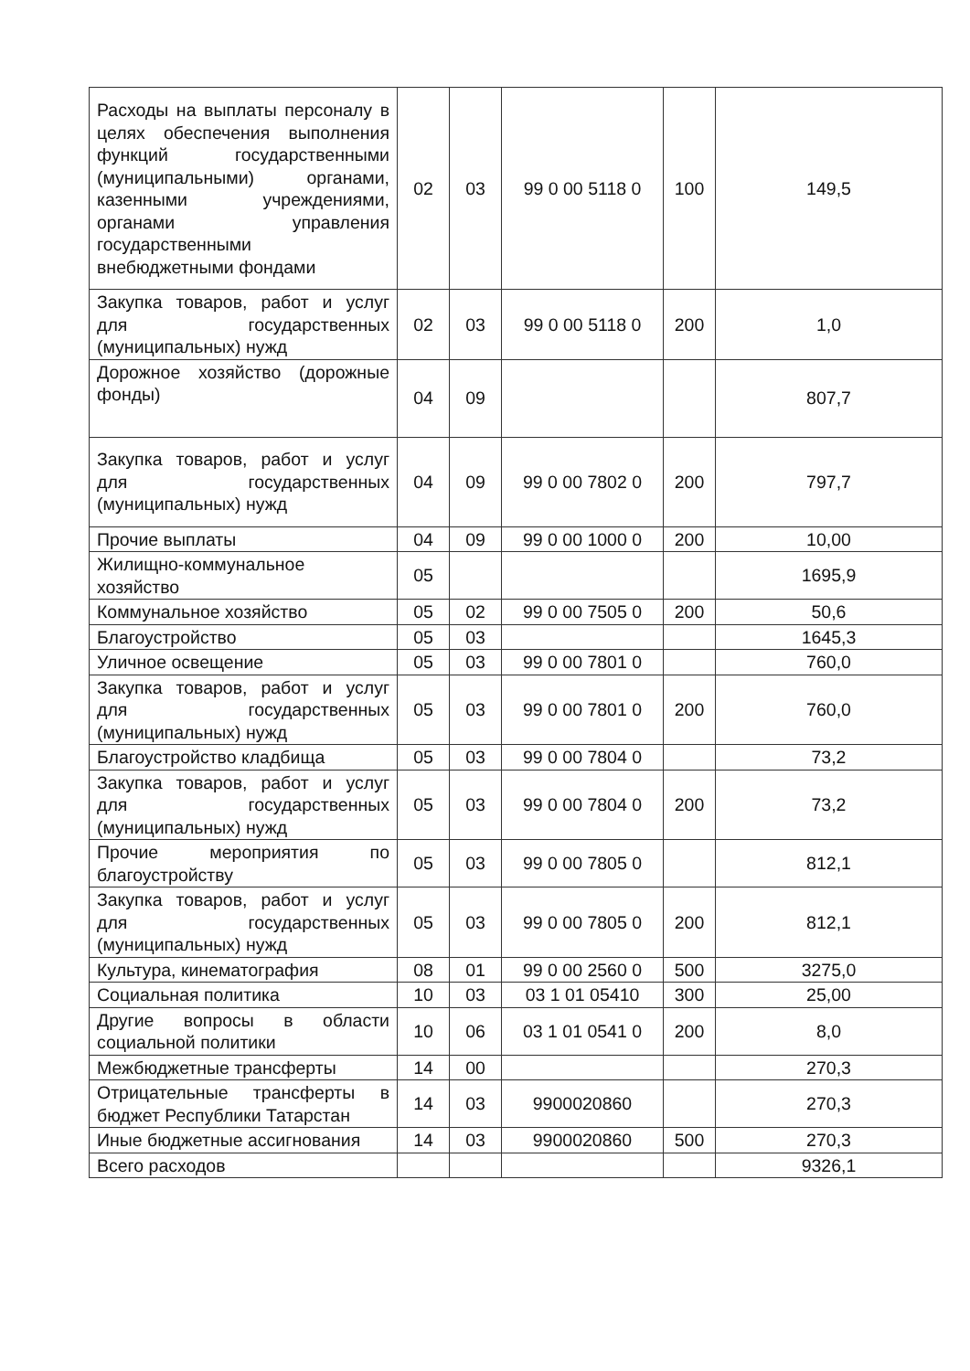| Расходы на выплаты персоналу в целях обеспечения выполнения функций государственными (муниципальными) органами, казенными учреждениями, органами управления государственными внебюджетными фондами | 02 | 03 | 99 0 00 5118 0 | 100 | 149,5 |
| Закупка товаров, работ и услуг для государственных (муниципальных) нужд | 02 | 03 | 99 0 00 5118 0 | 200 | 1,0 |
| Дорожное хозяйство (дорожные фонды) | 04 | 09 | | | 807,7 |
| Закупка товаров, работ и услуг для государственных (муниципальных) нужд | 04 | 09 | 99 0 00 7802 0 | 200 | 797,7 |
| Прочие выплаты | 04 | 09 | 99 0 00 1000 0 | 200 | 10,00 |
| Жилищно-коммунальное хозяйство | 05 | | | | 1695,9 |
| Коммунальное хозяйство | 05 | 02 | 99 0 00 7505 0 | 200 | 50,6 |
| Благоустройство | 05 | 03 | | | 1645,3 |
| Уличное освещение | 05 | 03 | 99 0 00 7801 0 | | 760,0 |
| Закупка товаров, работ и услуг для государственных (муниципальных) нужд | 05 | 03 | 99 0 00 7801 0 | 200 | 760,0 |
| Благоустройство кладбища | 05 | 03 | 99 0 00 7804 0 | | 73,2 |
| Закупка товаров, работ и услуг для государственных (муниципальных) нужд | 05 | 03 | 99 0 00 7804 0 | 200 | 73,2 |
| Прочие мероприятия по благоустройству | 05 | 03 | 99 0 00 7805 0 | | 812,1 |
| Закупка товаров, работ и услуг для государственных (муниципальных) нужд | 05 | 03 | 99 0 00 7805 0 | 200 | 812,1 |
| Культура, кинематография | 08 | 01 | 99 0 00 2560 0 | 500 | 3275,0 |
| Социальная политика | 10 | 03 | 03 1 01 05410 | 300 | 25,00 |
| Другие вопросы в области социальной политики | 10 | 06 | 03 1 01 0541 0 | 200 | 8,0 |
| Межбюджетные трансферты | 14 | 00 | | | 270,3 |
| Отрицательные трансферты в бюджет Республики Татарстан | 14 | 03 | 9900020860 | | 270,3 |
| Иные бюджетные ассигнования | 14 | 03 | 9900020860 | 500 | 270,3 |
| Всего расходов | | | | | 9326,1 |